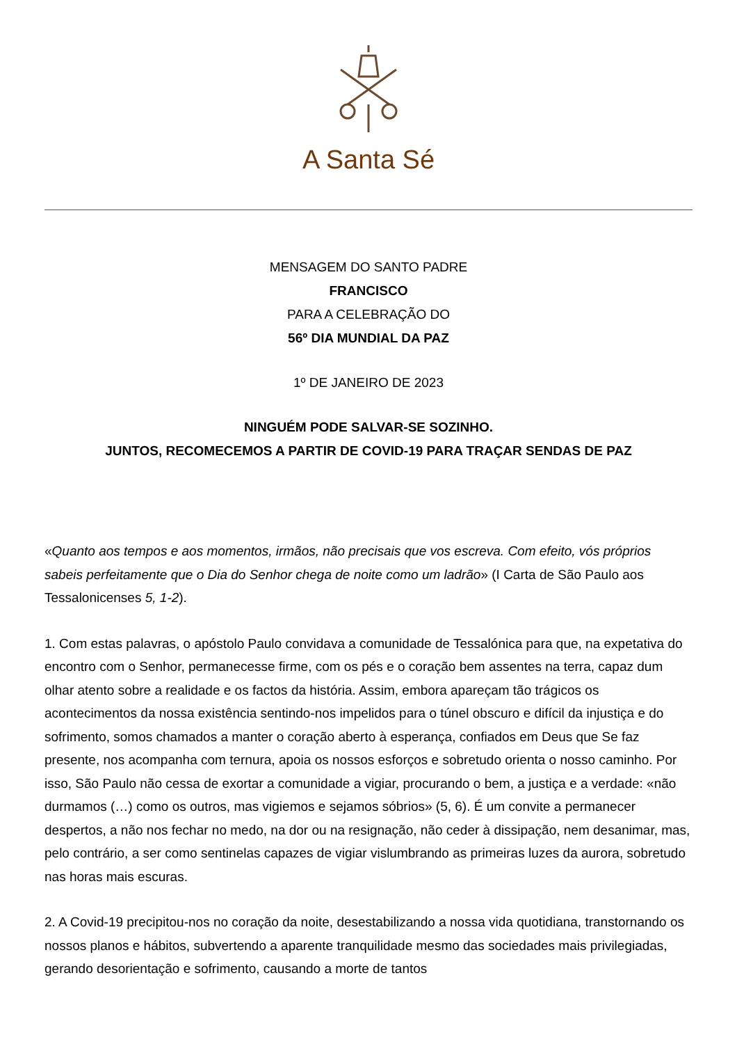A Santa Sé
MENSAGEM DO SANTO PADRE
FRANCISCO
PARA A CELEBRAÇÃO DO
56º DIA MUNDIAL DA PAZ
1º DE JANEIRO DE 2023
NINGUÉM PODE SALVAR-SE SOZINHO.
JUNTOS, RECOMECEMOS A PARTIR DE COVID-19 PARA TRAÇAR SENDAS DE PAZ
«Quanto aos tempos e aos momentos, irmãos, não precisais que vos escreva. Com efeito, vós próprios sabeis perfeitamente que o Dia do Senhor chega de noite como um ladrão» (I Carta de São Paulo aos Tessalonicenses 5, 1-2).
1. Com estas palavras, o apóstolo Paulo convidava a comunidade de Tessalónica para que, na expetativa do encontro com o Senhor, permanecesse firme, com os pés e o coração bem assentes na terra, capaz dum olhar atento sobre a realidade e os factos da história. Assim, embora apareçam tão trágicos os acontecimentos da nossa existência sentindo-nos impelidos para o túnel obscuro e difícil da injustiça e do sofrimento, somos chamados a manter o coração aberto à esperança, confiados em Deus que Se faz presente, nos acompanha com ternura, apoia os nossos esforços e sobretudo orienta o nosso caminho. Por isso, São Paulo não cessa de exortar a comunidade a vigiar, procurando o bem, a justiça e a verdade: «não durmamos (…) como os outros, mas vigiemos e sejamos sóbrios» (5, 6). É um convite a permanecer despertos, a não nos fechar no medo, na dor ou na resignação, não ceder à dissipação, nem desanimar, mas, pelo contrário, a ser como sentinelas capazes de vigiar vislumbrando as primeiras luzes da aurora, sobretudo nas horas mais escuras.
2. A Covid-19 precipitou-nos no coração da noite, desestabilizando a nossa vida quotidiana, transtornando os nossos planos e hábitos, subvertendo a aparente tranquilidade mesmo das sociedades mais privilegiadas, gerando desorientação e sofrimento, causando a morte de tantos